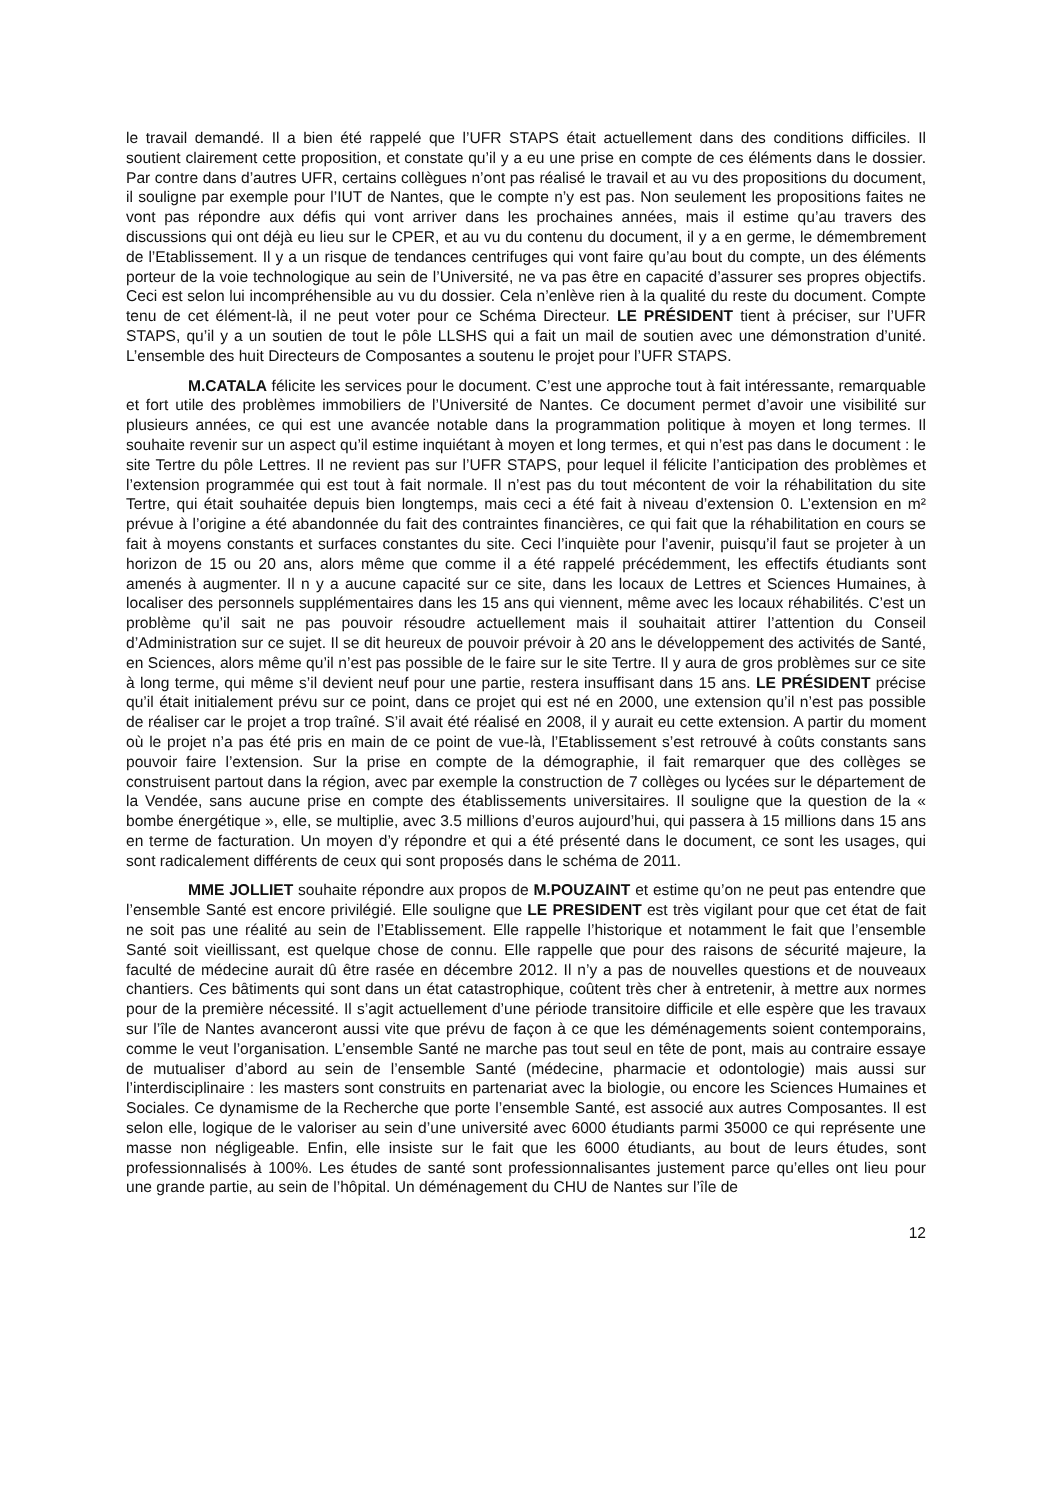le travail demandé. Il a bien été rappelé que l’UFR STAPS était actuellement dans des conditions difficiles. Il soutient clairement cette proposition, et constate qu’il y a eu une prise en compte de ces éléments dans le dossier. Par contre dans d’autres UFR, certains collègues n’ont pas réalisé le travail et au vu des propositions du document, il souligne par exemple pour l’IUT de Nantes, que le compte n’y est pas. Non seulement les propositions faites ne vont pas répondre aux défis qui vont arriver dans les prochaines années, mais il estime qu’au travers des discussions qui ont déjà eu lieu sur le CPER, et au vu du contenu du document, il y a en germe, le démembrement de l’Etablissement. Il y a un risque de tendances centrifuges qui vont faire qu’au bout du compte, un des éléments porteur de la voie technologique au sein de l’Université, ne va pas être en capacité d’assurer ses propres objectifs. Ceci est selon lui incompréhensible au vu du dossier. Cela n’enlève rien à la qualité du reste du document. Compte tenu de cet élément-là, il ne peut voter pour ce Schéma Directeur. LE PRÉSIDENT tient à préciser, sur l’UFR STAPS, qu’il y a un soutien de tout le pôle LLSHS qui a fait un mail de soutien avec une démonstration d’unité. L’ensemble des huit Directeurs de Composantes a soutenu le projet pour l’UFR STAPS.
M.CATALA félicite les services pour le document. C’est une approche tout à fait intéressante, remarquable et fort utile des problèmes immobiliers de l’Université de Nantes. Ce document permet d’avoir une visibilité sur plusieurs années, ce qui est une avancée notable dans la programmation politique à moyen et long termes. Il souhaite revenir sur un aspect qu’il estime inquiétant à moyen et long termes, et qui n’est pas dans le document : le site Tertre du pôle Lettres. Il ne revient pas sur l’UFR STAPS, pour lequel il félicite l’anticipation des problèmes et l’extension programmée qui est tout à fait normale. Il n’est pas du tout mécontent de voir la réhabilitation du site Tertre, qui était souhaitée depuis bien longtemps, mais ceci a été fait à niveau d’extension 0. L’extension en m² prévue à l’origine a été abandonnée du fait des contraintes financières, ce qui fait que la réhabilitation en cours se fait à moyens constants et surfaces constantes du site. Ceci l’inquiète pour l’avenir, puisqu’il faut se projeter à un horizon de 15 ou 20 ans, alors même que comme il a été rappelé précédemment, les effectifs étudiants sont amenés à augmenter. Il n y a aucune capacité sur ce site, dans les locaux de Lettres et Sciences Humaines, à localiser des personnels supplémentaires dans les 15 ans qui viennent, même avec les locaux réhabilités. C’est un problème qu’il sait ne pas pouvoir résoudre actuellement mais il souhaitait attirer l’attention du Conseil d’Administration sur ce sujet. Il se dit heureux de pouvoir prévoir à 20 ans le développement des activités de Santé, en Sciences, alors même qu’il n’est pas possible de le faire sur le site Tertre. Il y aura de gros problèmes sur ce site à long terme, qui même s’il devient neuf pour une partie, restera insuffisant dans 15 ans. LE PRÉSIDENT précise qu’il était initialement prévu sur ce point, dans ce projet qui est né en 2000, une extension qu’il n’est pas possible de réaliser car le projet a trop traîné. S’il avait été réalisé en 2008, il y aurait eu cette extension. A partir du moment où le projet n’a pas été pris en main de ce point de vue-là, l’Etablissement s’est retrouvé à coûts constants sans pouvoir faire l’extension. Sur la prise en compte de la démographie, il fait remarquer que des collèges se construisent partout dans la région, avec par exemple la construction de 7 collèges ou lycées sur le département de la Vendée, sans aucune prise en compte des établissements universitaires. Il souligne que la question de la « bombe énergétique », elle, se multiplie, avec 3.5 millions d’euros aujourd’hui, qui passera à 15 millions dans 15 ans en terme de facturation. Un moyen d’y répondre et qui a été présenté dans le document, ce sont les usages, qui sont radicalement différents de ceux qui sont proposés dans le schéma de 2011.
MME JOLLIET souhaite répondre aux propos de M.POUZAINT et estime qu’on ne peut pas entendre que l’ensemble Santé est encore privilégié. Elle souligne que LE PRESIDENT est très vigilant pour que cet état de fait ne soit pas une réalité au sein de l’Etablissement. Elle rappelle l’historique et notamment le fait que l’ensemble Santé soit vieillissant, est quelque chose de connu. Elle rappelle que pour des raisons de sécurité majeure, la faculté de médecine aurait dû être rasée en décembre 2012. Il n’y a pas de nouvelles questions et de nouveaux chantiers. Ces bâtiments qui sont dans un état catastrophique, coûtent très cher à entretenir, à mettre aux normes pour de la première nécessité. Il s’agit actuellement d’une période transitoire difficile et elle espère que les travaux sur l’île de Nantes avanceront aussi vite que prévu de façon à ce que les déménagements soient contemporains, comme le veut l’organisation. L’ensemble Santé ne marche pas tout seul en tête de pont, mais au contraire essaye de mutualiser d’abord au sein de l’ensemble Santé (médecine, pharmacie et odontologie) mais aussi sur l’interdisciplinaire : les masters sont construits en partenariat avec la biologie, ou encore les Sciences Humaines et Sociales. Ce dynamisme de la Recherche que porte l’ensemble Santé, est associé aux autres Composantes. Il est selon elle, logique de le valoriser au sein d’une université avec 6000 étudiants parmi 35000 ce qui représente une masse non négligeable. Enfin, elle insiste sur le fait que les 6000 étudiants, au bout de leurs études, sont professionnalisés à 100%. Les études de santé sont professionnalisantes justement parce qu’elles ont lieu pour une grande partie, au sein de l’hôpital. Un déménagement du CHU de Nantes sur l’île de
12